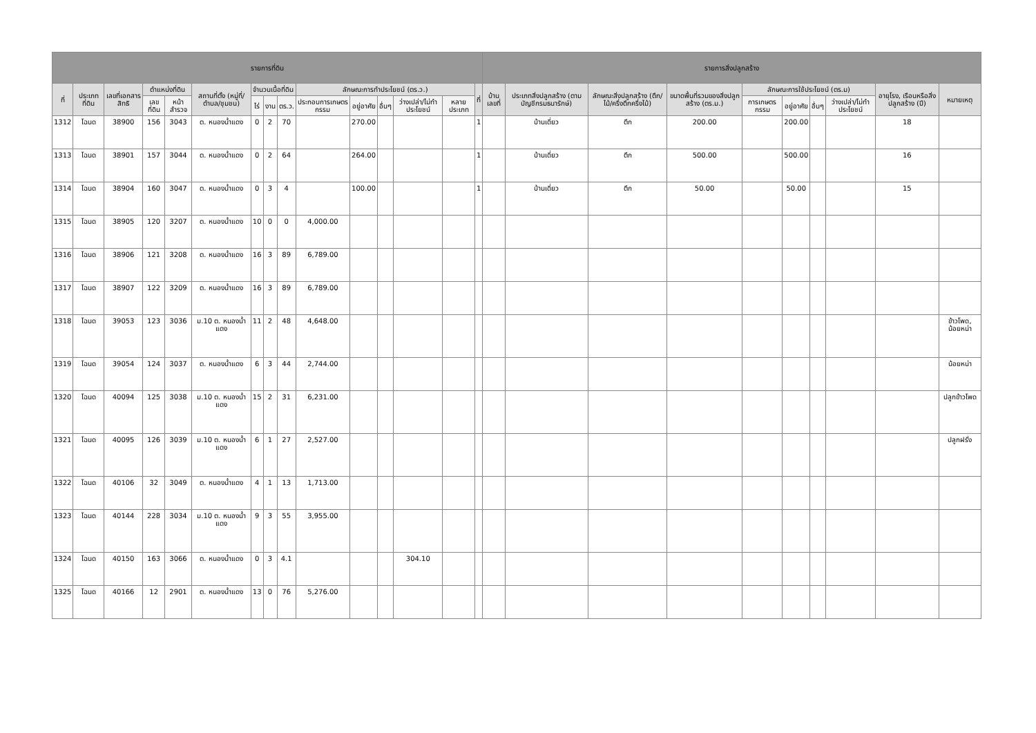| รายการที่ดิน | | | | | | | | | | | | | | | รายการสิ่งปลูกสร้าง | | | | | | | | | |
| --- | --- | --- | --- | --- | --- | --- | --- | --- | --- | --- | --- | --- | --- | --- | --- | --- | --- | --- | --- | --- | --- | --- | --- | --- |
| ที่ | ประเภทที่ดิน | เลขที่เอกสารสิทธิ | ตำแหน่งที่ดิน | | สถานที่ตั้ง (หมู่ที่/ตำบล/ชุมชน) | จำนวนเนื้อที่ดิน | | | ลักษณะการทำประโยชน์ (ตร.ว.) | | | | | ที่ | บ้านเลขที่ | ประเภทสิ่งปลูกสร้าง (ตามบัญชีกรมธนารักษ์) | ลักษณะสิ่งปลูกสร้าง (ตึก/ไม้/ครึ่งตึกครึ่งไม้) | ขนาดพื้นที่รวมของสิ่งปลูกสร้าง (ตร.ม.) | ลักษณะการใช้ประโยชน์ (ตร.ม) | | | | อายุโรง, เรือนหรือสิ่งปลูกสร้าง (ปี) | หมายเหตุ |
| | | | เลขที่ดิน | หน้าสำรวจ | | ไร่ | งาน | ตร.ว. | ประกอบการเกษตรกรรม | อยู่อาศัย | อื่นๆ | ว่างเปล่า/ไม่ทำประโยชน์ | หลายประเภท | | | | | | การเกษตรกรรม | อยู่อาศัย | อื่นๆ | ว่างเปล่า/ไม่ทำประโยชน์ | | |
| 1312 | โฉนด | 38900 | 156 | 3043 | ต. หนองน้ำแดง | 0 | 2 | 70 | | 270.00 | | | | 1 | | บ้านเดี่ยว | ตึก | 200.00 | | 200.00 | | | 18 | |
| 1313 | โฉนด | 38901 | 157 | 3044 | ต. หนองน้ำแดง | 0 | 2 | 64 | | 264.00 | | | | 1 | | บ้านเดี่ยว | ตึก | 500.00 | | 500.00 | | | 16 | |
| 1314 | โฉนด | 38904 | 160 | 3047 | ต. หนองน้ำแดง | 0 | 3 | 4 | | 100.00 | | | | 1 | | บ้านเดี่ยว | ตึก | 50.00 | | 50.00 | | | 15 | |
| 1315 | โฉนด | 38905 | 120 | 3207 | ต. หนองน้ำแดง | 10 | 0 | 0 | 4,000.00 | | | | | | | | | | | | | | | |
| 1316 | โฉนด | 38906 | 121 | 3208 | ต. หนองน้ำแดง | 16 | 3 | 89 | 6,789.00 | | | | | | | | | | | | | | | |
| 1317 | โฉนด | 38907 | 122 | 3209 | ต. หนองน้ำแดง | 16 | 3 | 89 | 6,789.00 | | | | | | | | | | | | | | | |
| 1318 | โฉนด | 39053 | 123 | 3036 | ม.10 ต. หนองน้ำแดง | 11 | 2 | 48 | 4,648.00 | | | | | | | | | | | | | | | ข้าวโพด, น้อยหน่า |
| 1319 | โฉนด | 39054 | 124 | 3037 | ต. หนองน้ำแดง | 6 | 3 | 44 | 2,744.00 | | | | | | | | | | | | | | | น้อยหน่า |
| 1320 | โฉนด | 40094 | 125 | 3038 | ม.10 ต. หนองน้ำแดง | 15 | 2 | 31 | 6,231.00 | | | | | | | | | | | | | | | ปลูกข้าวโพด |
| 1321 | โฉนด | 40095 | 126 | 3039 | ม.10 ต. หนองน้ำแดง | 6 | 1 | 27 | 2,527.00 | | | | | | | | | | | | | | | ปลูกฝรั่ง |
| 1322 | โฉนด | 40106 | 32 | 3049 | ต. หนองน้ำแดง | 4 | 1 | 13 | 1,713.00 | | | | | | | | | | | | | | | |
| 1323 | โฉนด | 40144 | 228 | 3034 | ม.10 ต. หนองน้ำแดง | 9 | 3 | 55 | 3,955.00 | | | | | | | | | | | | | | | |
| 1324 | โฉนด | 40150 | 163 | 3066 | ต. หนองน้ำแดง | 0 | 3 | 4.1 | | | | 304.10 | | | | | | | | | | | | |
| 1325 | โฉนด | 40166 | 12 | 2901 | ต. หนองน้ำแดง | 13 | 0 | 76 | 5,276.00 | | | | | | | | | | | | | | | |